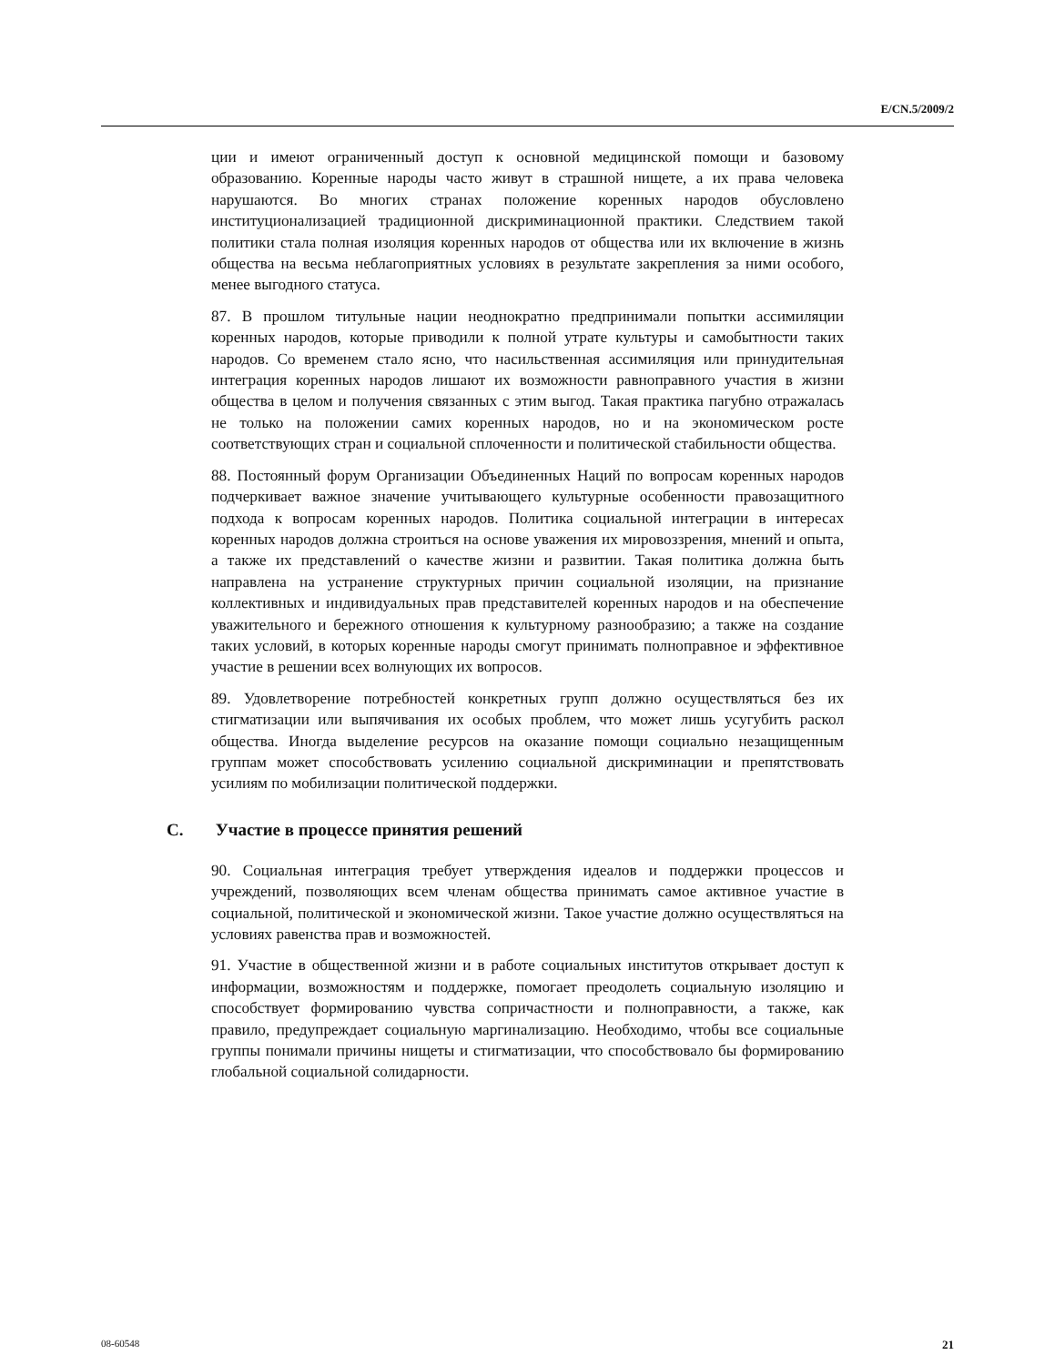E/CN.5/2009/2
ции и имеют ограниченный доступ к основной медицинской помощи и базовому образованию. Коренные народы часто живут в страшной нищете, а их права человека нарушаются. Во многих странах положение коренных народов обусловлено институционализацией традиционной дискриминационной практики. Следствием такой политики стала полная изоляция коренных народов от общества или их включение в жизнь общества на весьма неблагоприятных условиях в результате закрепления за ними особого, менее выгодного статуса.
87. В прошлом титульные нации неоднократно предпринимали попытки ассимиляции коренных народов, которые приводили к полной утрате культуры и самобытности таких народов. Со временем стало ясно, что насильственная ассимиляция или принудительная интеграция коренных народов лишают их возможности равноправного участия в жизни общества в целом и получения связанных с этим выгод. Такая практика пагубно отражалась не только на положении самих коренных народов, но и на экономическом росте соответствующих стран и социальной сплоченности и политической стабильности общества.
88. Постоянный форум Организации Объединенных Наций по вопросам коренных народов подчеркивает важное значение учитывающего культурные особенности правозащитного подхода к вопросам коренных народов. Политика социальной интеграции в интересах коренных народов должна строиться на основе уважения их мировоззрения, мнений и опыта, а также их представлений о качестве жизни и развитии. Такая политика должна быть направлена на устранение структурных причин социальной изоляции, на признание коллективных и индивидуальных прав представителей коренных народов и на обеспечение уважительного и бережного отношения к культурному разнообразию; а также на создание таких условий, в которых коренные народы смогут принимать полноправное и эффективное участие в решении всех волнующих их вопросов.
89. Удовлетворение потребностей конкретных групп должно осуществляться без их стигматизации или выпячивания их особых проблем, что может лишь усугубить раскол общества. Иногда выделение ресурсов на оказание помощи социально незащищенным группам может способствовать усилению социальной дискриминации и препятствовать усилиям по мобилизации политической поддержки.
C. Участие в процессе принятия решений
90. Социальная интеграция требует утверждения идеалов и поддержки процессов и учреждений, позволяющих всем членам общества принимать самое активное участие в социальной, политической и экономической жизни. Такое участие должно осуществляться на условиях равенства прав и возможностей.
91. Участие в общественной жизни и в работе социальных институтов открывает доступ к информации, возможностям и поддержке, помогает преодолеть социальную изоляцию и способствует формированию чувства сопричастности и полноправности, а также, как правило, предупреждает социальную маргинализацию. Необходимо, чтобы все социальные группы понимали причины нищеты и стигматизации, что способствовало бы формированию глобальной социальной солидарности.
08-60548 21